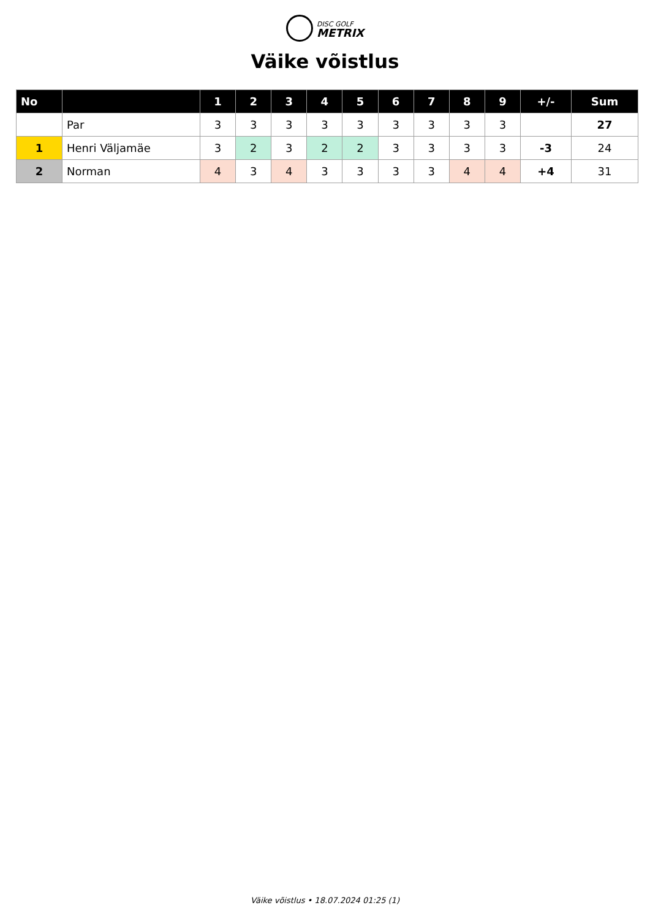DISC GOLF
METRIX
Väike võistlus
| No | | 1 | 2 | 3 | 4 | 5 | 6 | 7 | 8 | 9 | +/- | Sum |
| --- | --- | --- | --- | --- | --- | --- | --- | --- | --- | --- | --- | --- |
| | Par | 3 | 3 | 3 | 3 | 3 | 3 | 3 | 3 | 3 | | 27 |
| 1 | Henri Väljamäe | 3 | 2 | 3 | 2 | 2 | 3 | 3 | 3 | 3 | -3 | 24 |
| 2 | Norman | 4 | 3 | 4 | 3 | 3 | 3 | 3 | 4 | 4 | +4 | 31 |
Väike võistlus • 18.07.2024 01:25 (1)